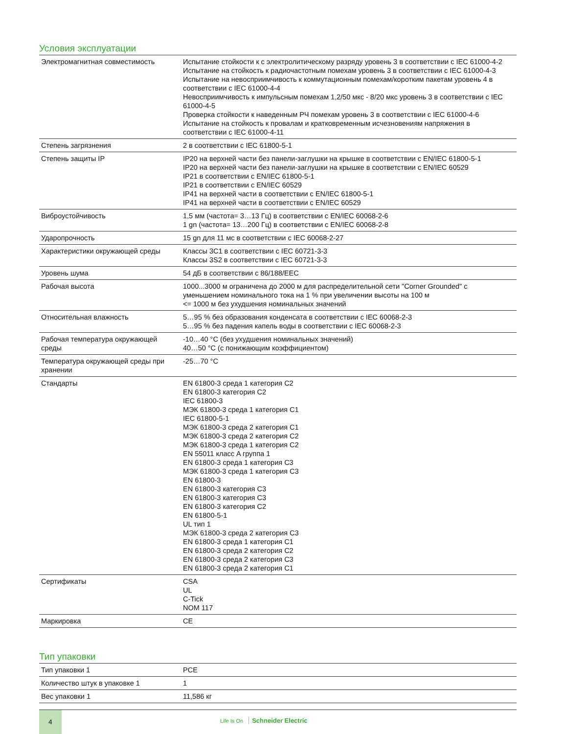Условия эксплуатации
| Электромагнитная совместимость | Испытание стойкости к с электролитическому разряду уровень 3 в соответствии с IEC 61000-4-2 Испытание на стойкость к радиочастотным помехам уровень 3 в соответствии с IEC 61000-4-3 Испытание на невосприимчивость к коммутационным помехам/коротким пакетам уровень 4 в соответствии с IEC 61000-4-4 Невосприимчивость к импульсным помехам 1,2/50 мкс - 8/20 мкс уровень 3 в соответствии с IEC 61000-4-5 Проверка стойкости к наведенным РЧ помехам уровень 3 в соответствии с IEC 61000-4-6 Испытание на стойкость к провалам и кратковременным исчезновениям напряжения в соответствии с IEC 61000-4-11 |
| Степень загрязнения | 2 в соответствии с IEC 61800-5-1 |
| Степень защиты IP | IP20 на верхней части без панели-заглушки на крышке в соответствии с EN/IEC 61800-5-1 IP20 на верхней части без панели-заглушки на крышке в соответствии с EN/IEC 60529 IP21 в соответствии с EN/IEC 61800-5-1 IP21 в соответствии с EN/IEC 60529 IP41 на верхней части в соответствии с EN/IEC 61800-5-1 IP41 на верхней части в соответствии с EN/IEC 60529 |
| Виброустойчивость | 1,5 мм (частота= 3…13 Гц) в соответствии с EN/IEC 60068-2-6 1 gn (частота= 13…200 Гц) в соответствии с EN/IEC 60068-2-8 |
| Ударопрочность | 15 gn для 11 мс в соответствии с IEC 60068-2-27 |
| Характеристики окружающей среды | Классы 3C1 в соответствии с IEC 60721-3-3 Классы 3S2 в соответствии с IEC 60721-3-3 |
| Уровень шума | 54 дБ в соответствии с 86/188/EEC |
| Рабочая высота | 1000...3000 м ограничена до 2000 м для распределительной сети "Corner Grounded" с уменьшением номинального тока на 1 % при увеличении высоты на 100 м <= 1000 м без ухудшения номинальных значений |
| Относительная влажность | 5…95 % без образования конденсата в соответствии с IEC 60068-2-3 5…95 % без падения капель воды в соответствии с IEC 60068-2-3 |
| Рабочая температура окружающей среды | -10…40 °C (без ухудшения номинальных значений) 40…50 °C (с понижающим коэффициентом) |
| Температура окружающей среды при хранении | -25…70 °C |
| Стандарты | EN 61800-3 среда 1 категория C2 EN 61800-3 категория C2 IEC 61800-3 МЭК 61800-3 среда 1 категория C1 IEC 61800-5-1 МЭК 61800-3 среда 2 категория C1 МЭК 61800-3 среда 2 категория C2 МЭК 61800-3 среда 1 категория C2 EN 55011 класс A группа 1 EN 61800-3 среда 1 категория C3 МЭК 61800-3 среда 1 категория C3 EN 61800-3 EN 61800-3 категория C3 EN 61800-3 категория C3 EN 61800-3 категория C2 EN 61800-5-1 UL тип 1 МЭК 61800-3 среда 2 категория C3 EN 61800-3 среда 1 категория C1 EN 61800-3 среда 2 категория C2 EN 61800-3 среда 2 категория C3 EN 61800-3 среда 2 категория C1 |
| Сертификаты | CSA UL C-Tick NOM 117 |
| Маркировка | CE |
Тип упаковки
| Тип упаковки 1 | PCE |
| Количество штук в упаковке 1 | 1 |
| Вес упаковки 1 | 11,586 кг |
4
Life Is On Schneider Electric